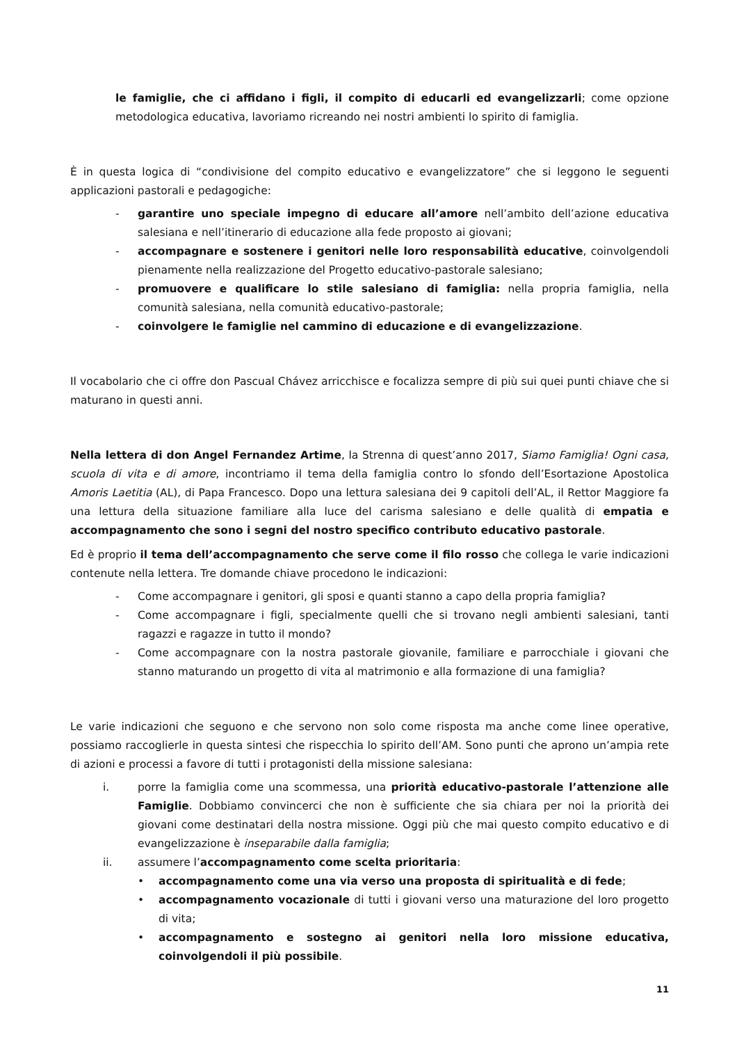le famiglie, che ci affidano i figli, il compito di educarli ed evangelizzarli; come opzione metodologica educativa, lavoriamo ricreando nei nostri ambienti lo spirito di famiglia.
È in questa logica di “condivisione del compito educativo e evangelizzatore” che si leggono le seguenti applicazioni pastorali e pedagogiche:
- garantire uno speciale impegno di educare all’amore nell’ambito dell’azione educativa salesiana e nell’itinerario di educazione alla fede proposto ai giovani;
- accompagnare e sostenere i genitori nelle loro responsabilità educative, coinvolgendoli pienamente nella realizzazione del Progetto educativo-pastorale salesiano;
- promuovere e qualificare lo stile salesiano di famiglia: nella propria famiglia, nella comunità salesiana, nella comunità educativo-pastorale;
- coinvolgere le famiglie nel cammino di educazione e di evangelizzazione.
Il vocabolario che ci offre don Pascual Chávez arricchisce e focalizza sempre di più sui quei punti chiave che si maturano in questi anni.
Nella lettera di don Angel Fernandez Artime, la Strenna di quest’anno 2017, Siamo Famiglia! Ogni casa, scuola di vita e di amore, incontriamo il tema della famiglia contro lo sfondo dell’Esortazione Apostolica Amoris Laetitia (AL), di Papa Francesco. Dopo una lettura salesiana dei 9 capitoli dell’AL, il Rettor Maggiore fa una lettura della situazione familiare alla luce del carisma salesiano e delle qualità di empatia e accompagnamento che sono i segni del nostro specifico contributo educativo pastorale.
Ed è proprio il tema dell’accompagnamento che serve come il filo rosso che collega le varie indicazioni contenute nella lettera. Tre domande chiave procedono le indicazioni:
- Come accompagnare i genitori, gli sposi e quanti stanno a capo della propria famiglia?
- Come accompagnare i figli, specialmente quelli che si trovano negli ambienti salesiani, tanti ragazzi e ragazze in tutto il mondo?
- Come accompagnare con la nostra pastorale giovanile, familiare e parrocchiale i giovani che stanno maturando un progetto di vita al matrimonio e alla formazione di una famiglia?
Le varie indicazioni che seguono e che servono non solo come risposta ma anche come linee operative, possiamo raccoglierle in questa sintesi che rispecchia lo spirito dell’AM. Sono punti che aprono un’ampia rete di azioni e processi a favore di tutti i protagonisti della missione salesiana:
i. porre la famiglia come una scommessa, una priorità educativo-pastorale l’attenzione alle Famiglie. Dobbiamo convincerci che non è sufficiente che sia chiara per noi la priorità dei giovani come destinatari della nostra missione. Oggi più che mai questo compito educativo e di evangelizzazione è inseparabile dalla famiglia;
ii. assumere l’accompagnamento come scelta prioritaria:
• accompagnamento come una via verso una proposta di spiritualità e di fede;
• accompagnamento vocazionale di tutti i giovani verso una maturazione del loro progetto di vita;
• accompagnamento e sostegno ai genitori nella loro missione educativa, coinvolgendoli il più possibile.
11